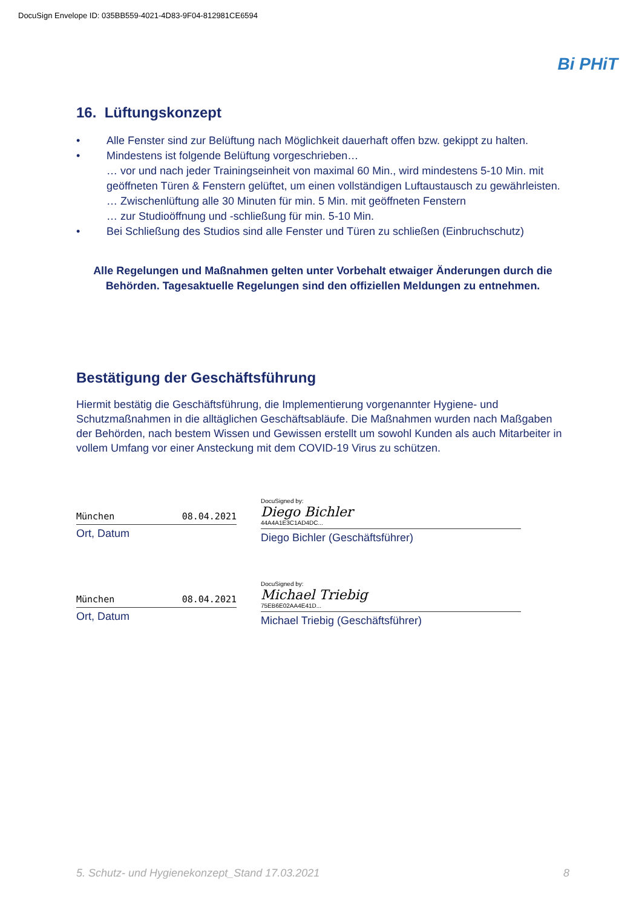DocuSign Envelope ID: 035BB559-4021-4D83-9F04-812981CE6594
Bi PHiT
16. Lüftungskonzept
• Alle Fenster sind zur Belüftung nach Möglichkeit dauerhaft offen bzw. gekippt zu halten.
• Mindestens ist folgende Belüftung vorgeschrieben…
… vor und nach jeder Trainingseinheit von maximal 60 Min., wird mindestens 5-10 Min. mit geöffneten Türen & Fenstern gelüftet, um einen vollständigen Luftaustausch zu gewährleisten.
… Zwischenlüftung alle 30 Minuten für min. 5 Min. mit geöffneten Fenstern
… zur Studioöffnung und -schließung für min. 5-10 Min.
• Bei Schließung des Studios sind alle Fenster und Türen zu schließen (Einbruchschutz)
Alle Regelungen und Maßnahmen gelten unter Vorbehalt etwaiger Änderungen durch die Behörden. Tagesaktuelle Regelungen sind den offiziellen Meldungen zu entnehmen.
Bestätigung der Geschäftsführung
Hiermit bestätig die Geschäftsführung, die Implementierung vorgenannter Hygiene- und Schutzmaßnahmen in die alltäglichen Geschäftsabläufe. Die Maßnahmen wurden nach Maßgaben der Behörden, nach bestem Wissen und Gewissen erstellt um sowohl Kunden als auch Mitarbeiter in vollem Umfang vor einer Ansteckung mit dem COVID-19 Virus zu schützen.
München 08.04.2021
Ort, Datum
DocuSigned by:
Diego Bichler
44A4A1E3C1AD4DC...
Diego Bichler (Geschäftsführer)
München 08.04.2021
Ort, Datum
DocuSigned by:
Michael Triebig
75EB6E02AA4E41D...
Michael Triebig (Geschäftsführer)
5. Schutz- und Hygienekonzept_Stand 17.03.2021 8